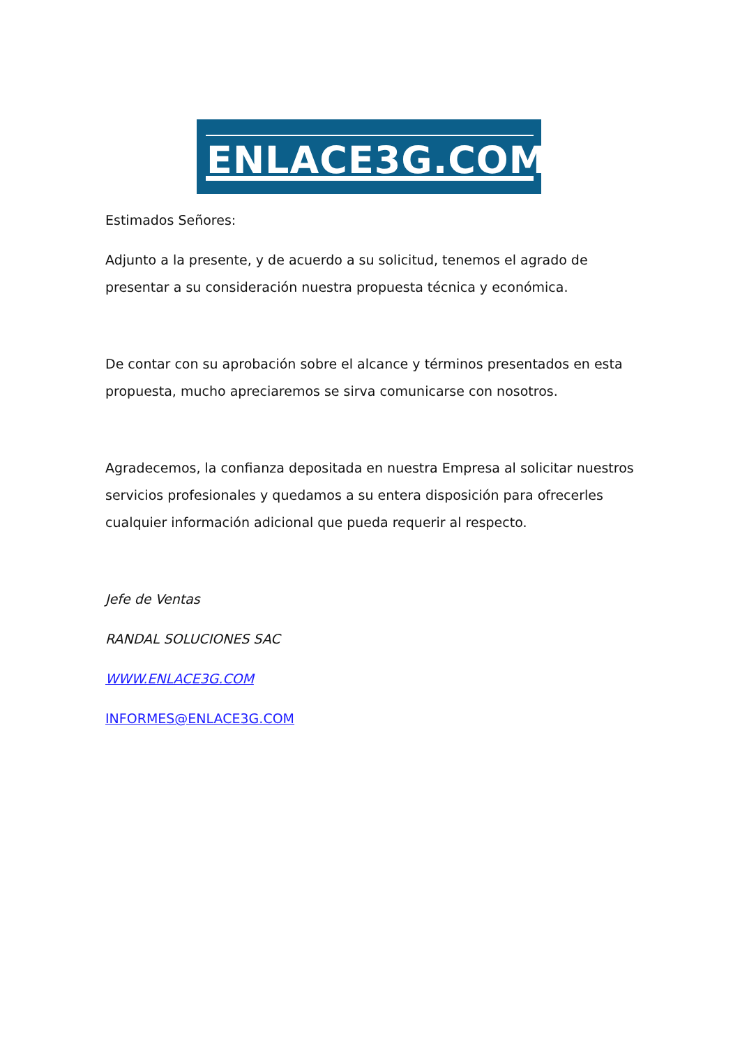ENLACE3G.COM
Estimados Señores:
Adjunto a la presente, y de acuerdo a su solicitud, tenemos el agrado de presentar a su consideración nuestra propuesta técnica y económica.
De contar con su aprobación sobre el alcance y términos presentados en esta propuesta, mucho apreciaremos se sirva comunicarse con nosotros.
Agradecemos, la confianza depositada en nuestra Empresa al solicitar nuestros servicios profesionales y quedamos a su entera disposición para ofrecerles cualquier información adicional que pueda requerir al respecto.
Jefe de Ventas
RANDAL SOLUCIONES SAC
WWW.ENLACE3G.COM
INFORMES@ENLACE3G.COM